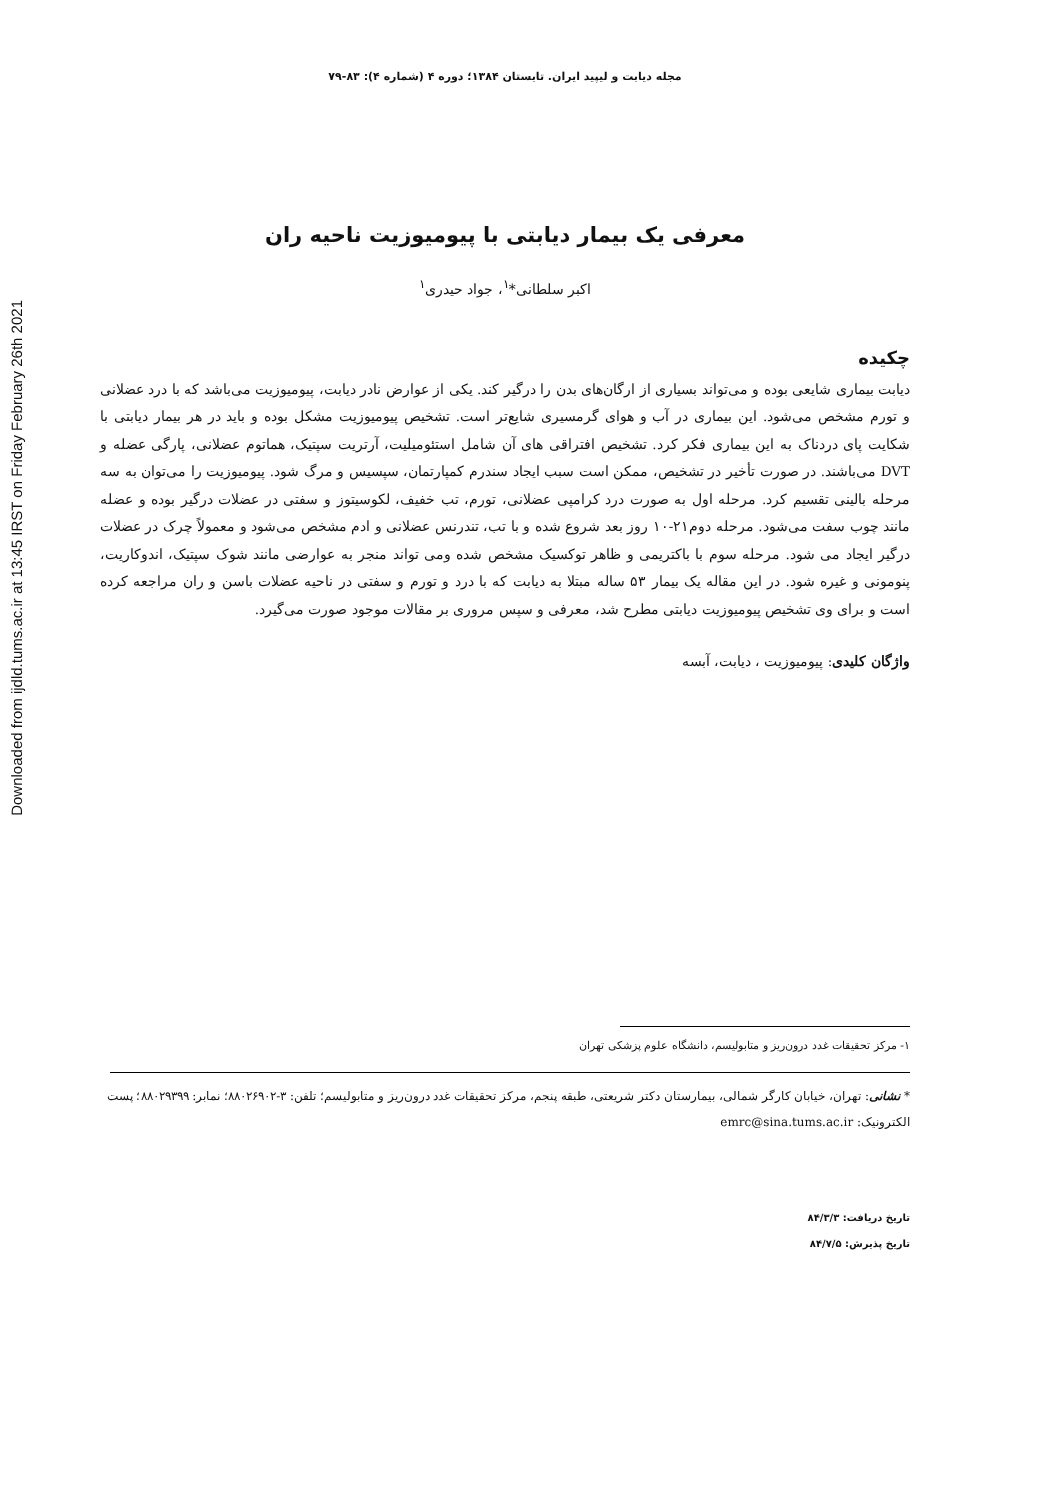Downloaded from ijdld.tums.ac.ir at 13:45 IRST on Friday February 26th 2021
مجله دیابت و لیپید ایران. تابستان ۱۳۸۴؛ دوره ۴ (شماره ۴): ۸۳-۷۹
معرفی یک بیمار دیابتی با پیومیوزیت ناحیه ران
اکبر سلطانی*<sup>۱</sup>، جواد حیدری<sup>۱</sup>
چکیده
دیابت بیماری شایعی بوده و می‌تواند بسیاری از ارگان‌های بدن را درگیر کند. یکی از عوارض نادر دیابت، پیومیوزیت می‌باشد که با درد عضلانی و تورم مشخص می‌شود. این بیماری در آب و هوای گرمسیری شایع‌تر است. تشخیص پیومیوزیت مشکل بوده و باید در هر بیمار دیابتی با شکایت پای دردناک به این بیماری فکر کرد. تشخیص افتراقی های آن شامل استئومیلیت، آرتریت سپتیک، هماتوم عضلانی، پارگی عضله و DVT می‌باشند. در صورت تأخیر در تشخیص، ممکن است سبب ایجاد سندرم کمپارتمان، سپسیس و مرگ شود. پیومیوزیت را می‌توان به سه مرحله بالینی تقسیم کرد. مرحله اول به صورت درد کرامپی عضلانی، تورم، تب خفیف، لکوسیتوز و سفتی در عضلات درگیر بوده و عضله مانند چوب سفت می‌شود. مرحله دوم۲۱-۱۰ روز بعد شروع شده و با تب، تندرنس عضلانی و ادم مشخص می‌شود و معمولاً چرک در عضلات درگیر ایجاد می شود. مرحله سوم با باکتریمی و ظاهر توکسیک مشخص شده ومی تواند منجر به عوارضی مانند شوک سپتیک، اندوکاریت، پنومونی و غیره شود. در این مقاله یک بیمار ۵۳ ساله مبتلا به دیابت که با درد و تورم و سفتی در ناحیه عضلات باسن و ران مراجعه کرده است و برای وی تشخیص پیومیوزیت دیابتی مطرح شد، معرفی و سپس مروری بر مقالات موجود صورت می‌گیرد.
واژگان کلیدی: پیومیوزیت ، دیابت، آبسه
۱- مرکز تحقیقات غدد درون‌ریز و متابولیسم، دانشگاه علوم پزشکی تهران
* نشانی: تهران، خیابان کارگر شمالی، بیمارستان دکتر شریعتی، طبقه پنجم، مرکز تحقیقات غدد درون‌ریز و متابولیسم؛ تلفن: ۳-۸۸۰۲۶۹۰۲؛ نمابر: ۸۸۰۲۹۳۹۹؛ پست الکترونیک: emrc@sina.tums.ac.ir
تاریخ دریافت: ۸۴/۳/۳
تاریخ پذیرش: ۸۴/۷/۵